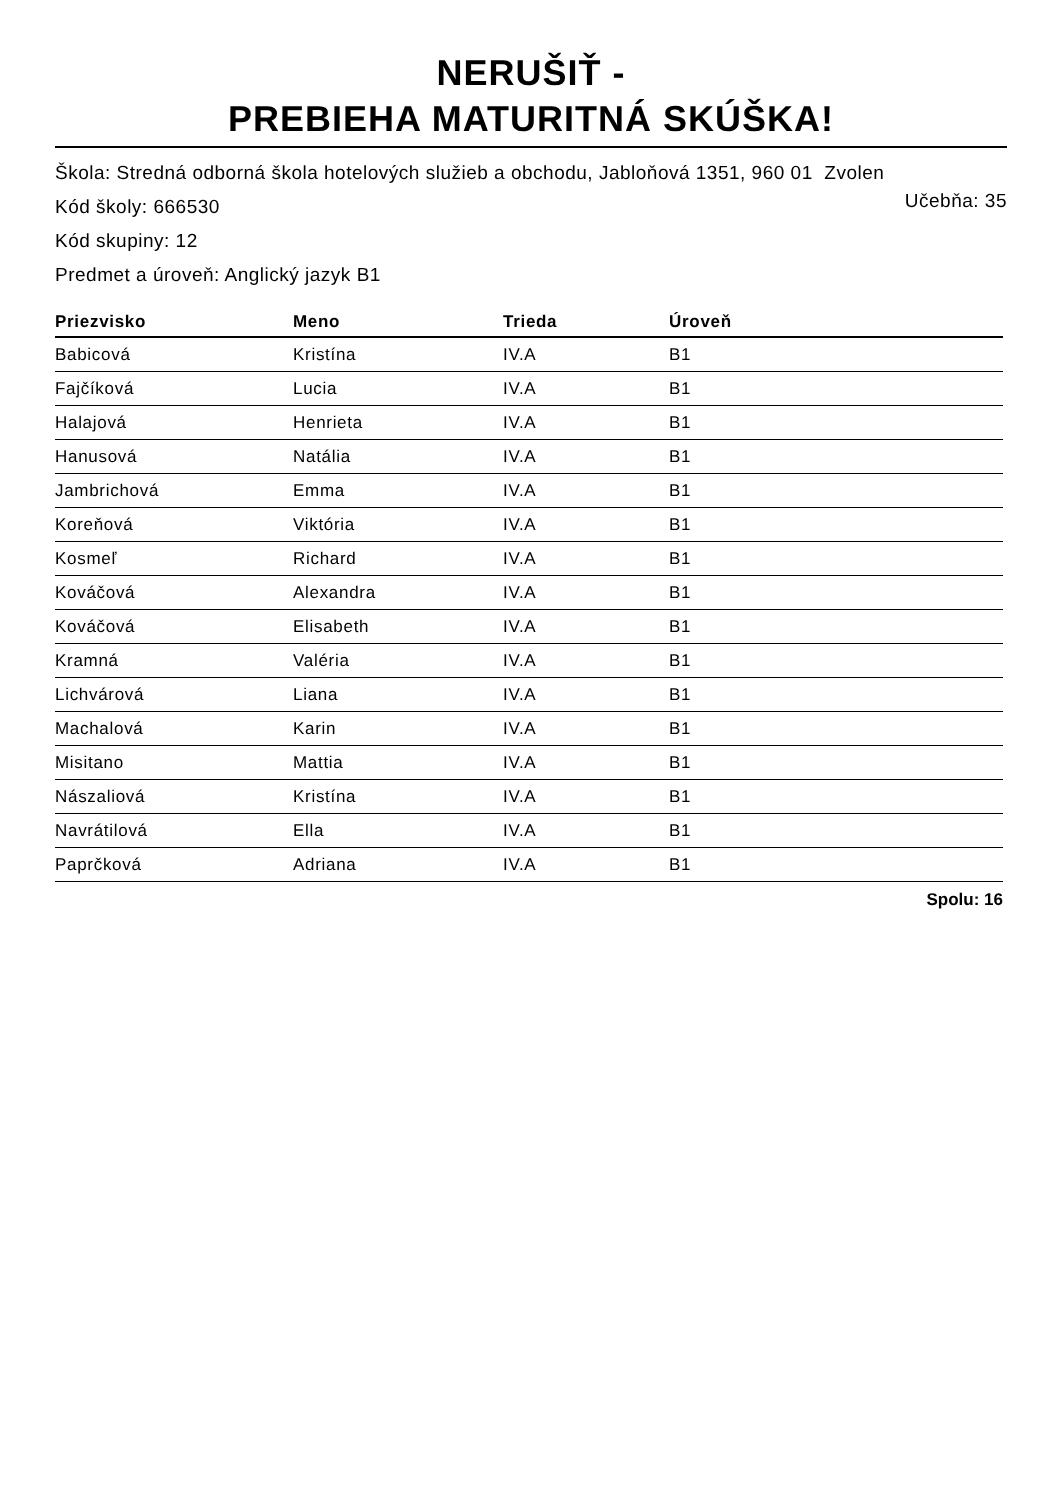NERUŠIŤ -
PREBIEHA MATURITNÁ SKÚŠKA!
Škola: Stredná odborná škola hotelových služieb a obchodu, Jabloňová 1351, 960 01 Zvolen
Kód školy: 666530
Učebňa: 35
Kód skupiny: 12
Predmet a úroveň: Anglický jazyk B1
| Priezvisko | Meno | Trieda | Úroveň |
| --- | --- | --- | --- |
| Babicová | Kristína | IV.A | B1 |
| Fajčíková | Lucia | IV.A | B1 |
| Halajová | Henrieta | IV.A | B1 |
| Hanusová | Natália | IV.A | B1 |
| Jambrichová | Emma | IV.A | B1 |
| Koreňová | Viktória | IV.A | B1 |
| Kosmeľ | Richard | IV.A | B1 |
| Kováčová | Alexandra | IV.A | B1 |
| Kováčová | Elisabeth | IV.A | B1 |
| Kramná | Valéria | IV.A | B1 |
| Lichvárová | Liana | IV.A | B1 |
| Machalová | Karin | IV.A | B1 |
| Misitano | Mattia | IV.A | B1 |
| Nászaliová | Kristína | IV.A | B1 |
| Navrátilová | Ella | IV.A | B1 |
| Paprčková | Adriana | IV.A | B1 |
Spolu: 16